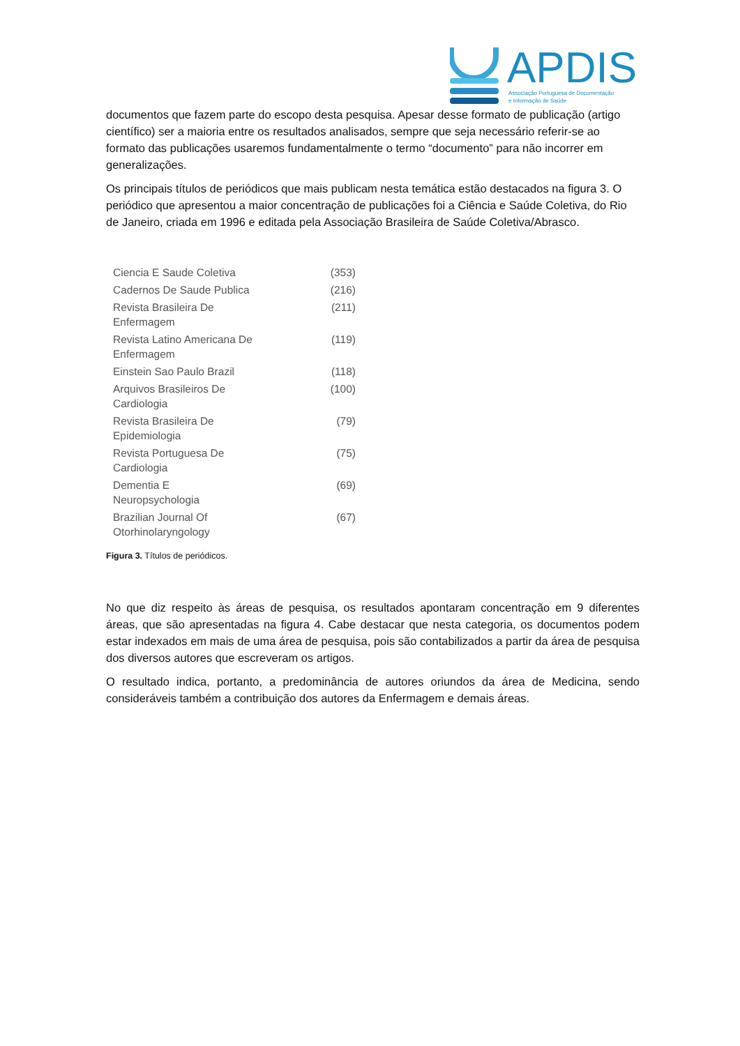APDIS
Associação Portuguesa de Documentação
e Informação de Saúde
documentos que fazem parte do escopo desta pesquisa. Apesar desse formato de publicação (artigo científico) ser a maioria entre os resultados analisados, sempre que seja necessário referir-se ao formato das publicações usaremos fundamentalmente o termo “documento” para não incorrer em generalizações.
Os principais títulos de periódicos que mais publicam nesta temática estão destacados na figura 3. O periódico que apresentou a maior concentração de publicações foi a Ciência e Saúde Coletiva, do Rio de Janeiro, criada em 1996 e editada pela Associação Brasileira de Saúde Coletiva/Abrasco.
| Ciencia E Saude Coletiva | (353) |
| Cadernos De Saude Publica | (216) |
| Revista Brasileira De Enfermagem | (211) |
| Revista Latino Americana De Enfermagem | (119) |
| Einstein Sao Paulo Brazil | (118) |
| Arquivos Brasileiros De Cardiologia | (100) |
| Revista Brasileira De Epidemiologia | (79) |
| Revista Portuguesa De Cardiologia | (75) |
| Dementia E Neuropsychologia | (69) |
| Brazilian Journal Of Otorhinolaryngology | (67) |
Figura 3. Títulos de periódicos.
No que diz respeito às áreas de pesquisa, os resultados apontaram concentração em 9 diferentes áreas, que são apresentadas na figura 4. Cabe destacar que nesta categoria, os documentos podem estar indexados em mais de uma área de pesquisa, pois são contabilizados a partir da área de pesquisa dos diversos autores que escreveram os artigos.
O resultado indica, portanto, a predominância de autores oriundos da área de Medicina, sendo consideráveis também a contribuição dos autores da Enfermagem e demais áreas.